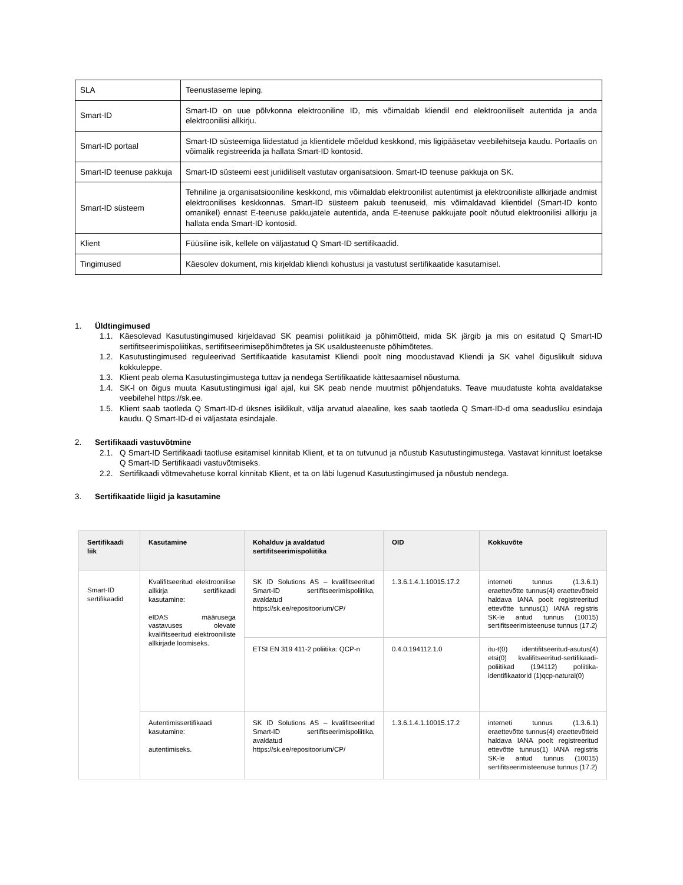| SLA | Teenustaseme leping. |
| Smart-ID | Smart-ID on uue põlvkonna elektrooniline ID, mis võimaldab kliendil end elektrooniliselt autentida ja anda elektroonilisi allkirju. |
| Smart-ID portaal | Smart-ID süsteemiga liidestatud ja klientidele mõeldud keskkond, mis ligipääsetav veebilehitseja kaudu. Portaalis on võimalik registreerida ja hallata Smart-ID kontosid. |
| Smart-ID teenuse pakkuja | Smart-ID süsteemi eest juriidiliselt vastutav organisatsioon. Smart-ID teenuse pakkuja on SK. |
| Smart-ID süsteem | Tehniline ja organisatsiooniline keskkond, mis võimaldab elektroonilist autentimist ja elektrooniliste allkirjade andmist elektroonilises keskkonnas. Smart-ID süsteem pakub teenuseid, mis võimaldavad klientidel (Smart-ID konto omanikel) ennast E-teenuse pakkujatele autentida, anda E-teenuse pakkujate poolt nõutud elektroonilisi allkirju ja hallata enda Smart-ID kontosid. |
| Klient | Füüsiline isik, kellele on väljastatud Q Smart-ID sertifikaadid. |
| Tingimused | Käesolev dokument, mis kirjeldab kliendi kohustusi ja vastutust sertifikaatide kasutamisel. |
1. Üldtingimused
1.1. Käesolevad Kasutustingimused kirjeldavad SK peamisi poliitikaid ja põhimõtteid, mida SK järgib ja mis on esitatud Q Smart-ID sertifitseerimispoliitikas, sertifitseerimisepõhimõtetes ja SK usaldusteenuste põhimõtetes.
1.2. Kasutustingimused reguleerivad Sertifikaatide kasutamist Kliendi poolt ning moodustavad Kliendi ja SK vahel õiguslikult siduva kokkuleppe.
1.3. Klient peab olema Kasutustingimustega tuttav ja nendega Sertifikaatide kättesaamisel nõustuma.
1.4. SK-l on õigus muuta Kasutustingimusi igal ajal, kui SK peab nende muutmist põhjendatuks. Teave muudatuste kohta avaldatakse veebilehel https://sk.ee.
1.5. Klient saab taotleda Q Smart-ID-d üksnes isiklikult, välja arvatud alaealine, kes saab taotleda Q Smart-ID-d oma seadusliku esindaja kaudu. Q Smart-ID-d ei väljastata esindajale.
2. Sertifikaadi vastuvõtmine
2.1. Q Smart-ID Sertifikaadi taotluse esitamisel kinnitab Klient, et ta on tutvunud ja nõustub Kasutustingimustega. Vastavat kinnitust loetakse Q Smart-ID Sertifikaadi vastuvõtmiseks.
2.2. Sertifikaadi võtmevahetuse korral kinnitab Klient, et ta on läbi lugenud Kasutustingimused ja nõustub nendega.
3. Sertifikaatide liigid ja kasutamine
| Sertifikaadi liik | Kasutamine | Kohalduv ja avaldatud sertifitseerimispoliitika | OID | Kokkuvõte |
| --- | --- | --- | --- | --- |
| Smart-ID sertifikaadid | Kvalifitseeritud elektroonilise allkirja sertifikaadi kasutamine: eIDAS määrusega vastavuses olevate kvalifitseeritud elektrooniliste allkirjade loomiseks. | SK ID Solutions AS – kvalifitseeritud Smart-ID sertifitseerimispoliitika, avaldatud https://sk.ee/repositoorium/CP/ | 1.3.6.1.4.1.10015.17.2 | interneti tunnus (1.3.6.1) eraettevõtte tunnus(4) eraettevõtteid haldava IANA poolt registreeritud ettevõtte tunnus(1) IANA registris SK-le antud tunnus (10015) sertifitseerimisteenuse tunnus (17.2) |
| | | ETSI EN 319 411-2 poliitika: QCP-n | 0.4.0.194112.1.0 | itu-t(0) identifitseeritud-asutus(4) etsi(0) kvalifitseeritud-sertifikaadi-poliitikad (194112) poliitika-identifikaatorid (1)qcp-natural(0) |
| | Autentimissertifikaadi kasutamine: autentimiseks. | SK ID Solutions AS – kvalifitseeritud Smart-ID sertifitseerimispoliitika, avaldatud https://sk.ee/repositoorium/CP/ | 1.3.6.1.4.1.10015.17.2 | interneti tunnus (1.3.6.1) eraettevõtte tunnus(4) eraettevõtteid haldava IANA poolt registreeritud ettevõtte tunnus(1) IANA registris SK-le antud tunnus (10015) sertifitseerimisteenuse tunnus (17.2) |